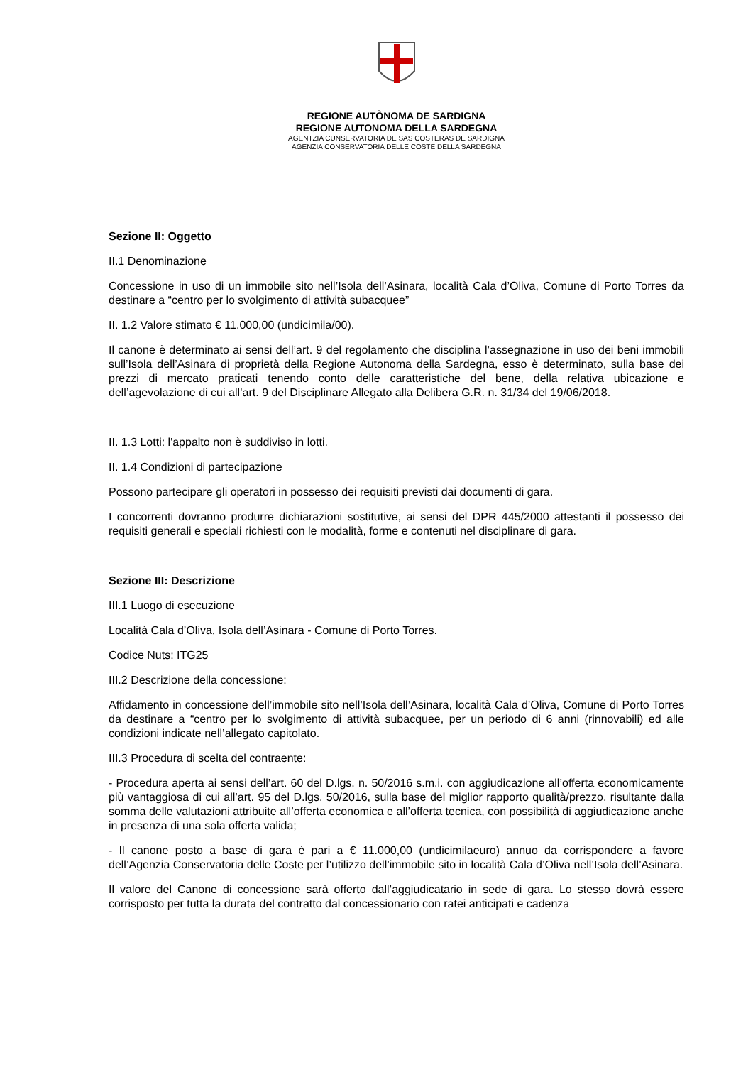REGIONE AUTÒNOMA DE SARDIGNA
REGIONE AUTONOMA DELLA SARDEGNA
AGENTZIA CUNSERVATORIA DE SAS COSTERAS DE SARDIGNA
AGENZIA CONSERVATORIA DELLE COSTE DELLA SARDEGNA
Sezione II: Oggetto
II.1 Denominazione
Concessione in uso di un immobile sito nell’Isola dell’Asinara, località Cala d’Oliva, Comune di Porto Torres da destinare a “centro per lo svolgimento di attività subacquee”
II. 1.2 Valore stimato € 11.000,00 (undicimila/00).
Il canone è determinato ai sensi dell’art. 9 del regolamento che disciplina l’assegnazione in uso dei beni immobili sull’Isola dell’Asinara di proprietà della Regione Autonoma della Sardegna, esso è determinato, sulla base dei prezzi di mercato praticati tenendo conto delle caratteristiche del bene, della relativa ubicazione e dell’agevolazione di cui all’art. 9 del Disciplinare Allegato alla Delibera G.R. n. 31/34 del 19/06/2018.
II. 1.3 Lotti: l'appalto non è suddiviso in lotti.
II. 1.4 Condizioni di partecipazione
Possono partecipare gli operatori in possesso dei requisiti previsti dai documenti di gara.
I concorrenti dovranno produrre dichiarazioni sostitutive, ai sensi del DPR 445/2000 attestanti il possesso dei requisiti generali e speciali richiesti con le modalità, forme e contenuti nel disciplinare di gara.
Sezione III: Descrizione
III.1 Luogo di esecuzione
Località Cala d’Oliva, Isola dell’Asinara - Comune di Porto Torres.
Codice Nuts: ITG25
III.2 Descrizione della concessione:
Affidamento in concessione dell’immobile sito nell’Isola dell’Asinara, località Cala d’Oliva, Comune di Porto Torres da destinare a “centro per lo svolgimento di attività subacquee, per un periodo di 6 anni (rinnovabili) ed alle condizioni indicate nell’allegato capitolato.
III.3 Procedura di scelta del contraente:
- Procedura aperta ai sensi dell’art. 60 del D.lgs. n. 50/2016 s.m.i. con aggiudicazione all’offerta economicamente più vantaggiosa di cui all’art. 95 del D.lgs. 50/2016, sulla base del miglior rapporto qualità/prezzo, risultante dalla somma delle valutazioni attribuite all’offerta economica e all’offerta tecnica, con possibilità di aggiudicazione anche in presenza di una sola offerta valida;
- Il canone posto a base di gara è pari a € 11.000,00 (undicimilaeuro) annuo da corrispondere a favore dell’Agenzia Conservatoria delle Coste per l’utilizzo dell’immobile sito in località Cala d’Oliva nell’Isola dell’Asinara.
Il valore del Canone di concessione sarà offerto dall’aggiudicatario in sede di gara. Lo stesso dovrà essere corrisposto per tutta la durata del contratto dal concessionario con ratei anticipati e cadenza